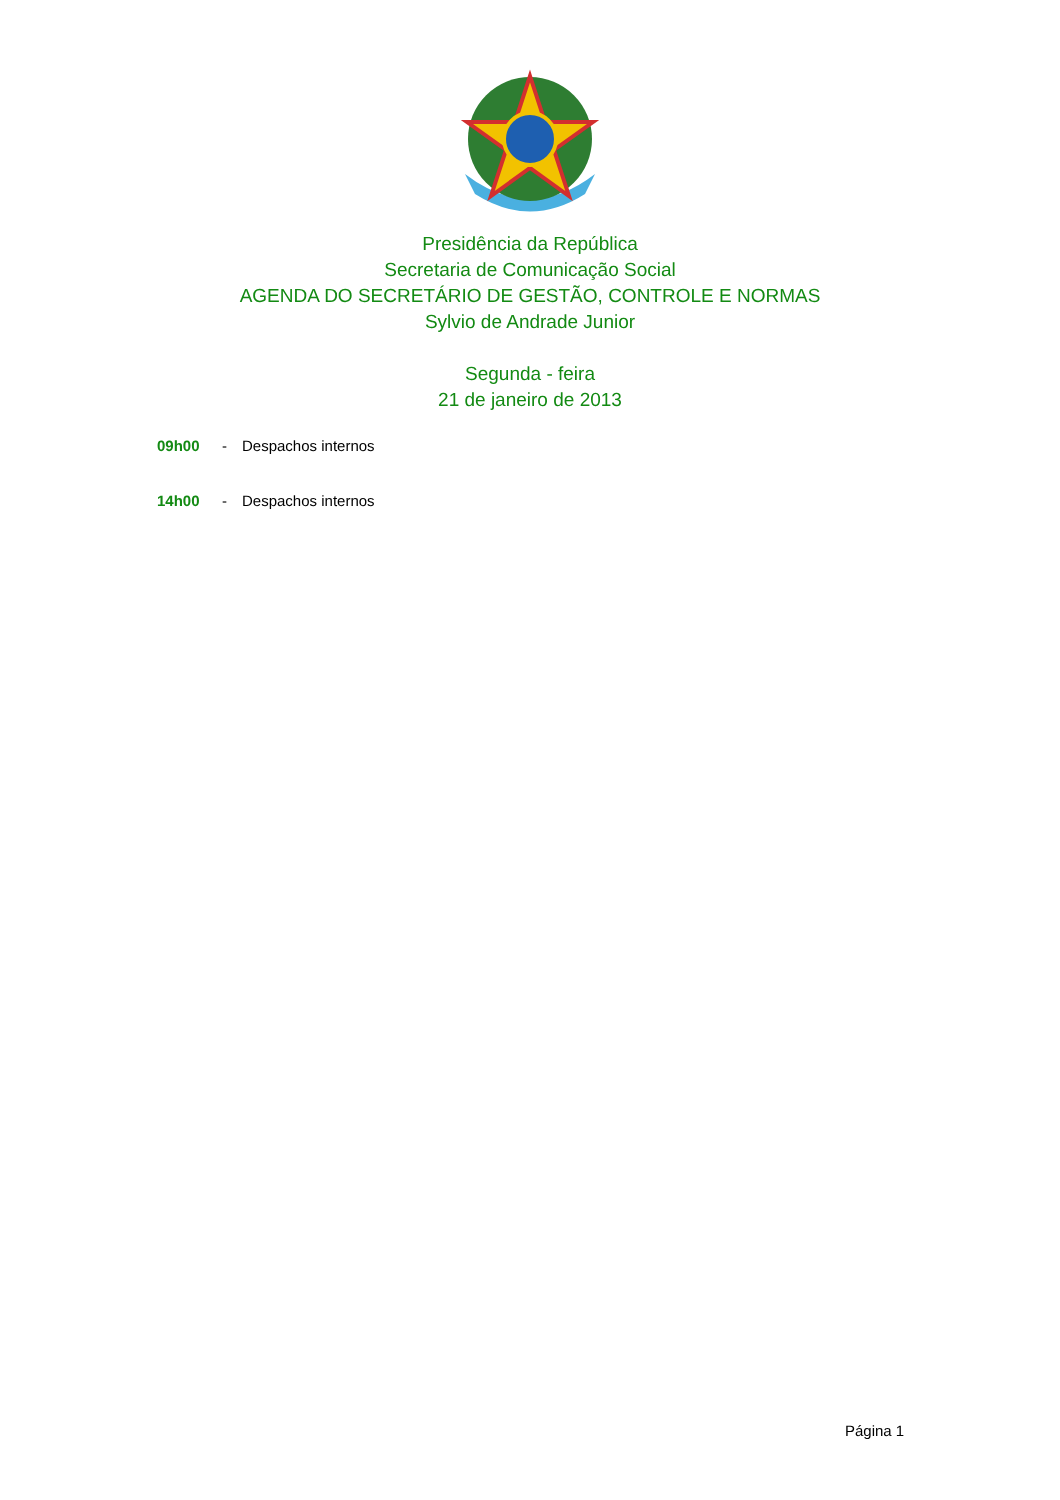Presidência da República
Secretaria de Comunicação Social
AGENDA DO SECRETÁRIO DE GESTÃO, CONTROLE E NORMAS
Sylvio de Andrade Junior
Segunda - feira
21 de janeiro de 2013
09h00 - Despachos internos
14h00 - Despachos internos
Página 1